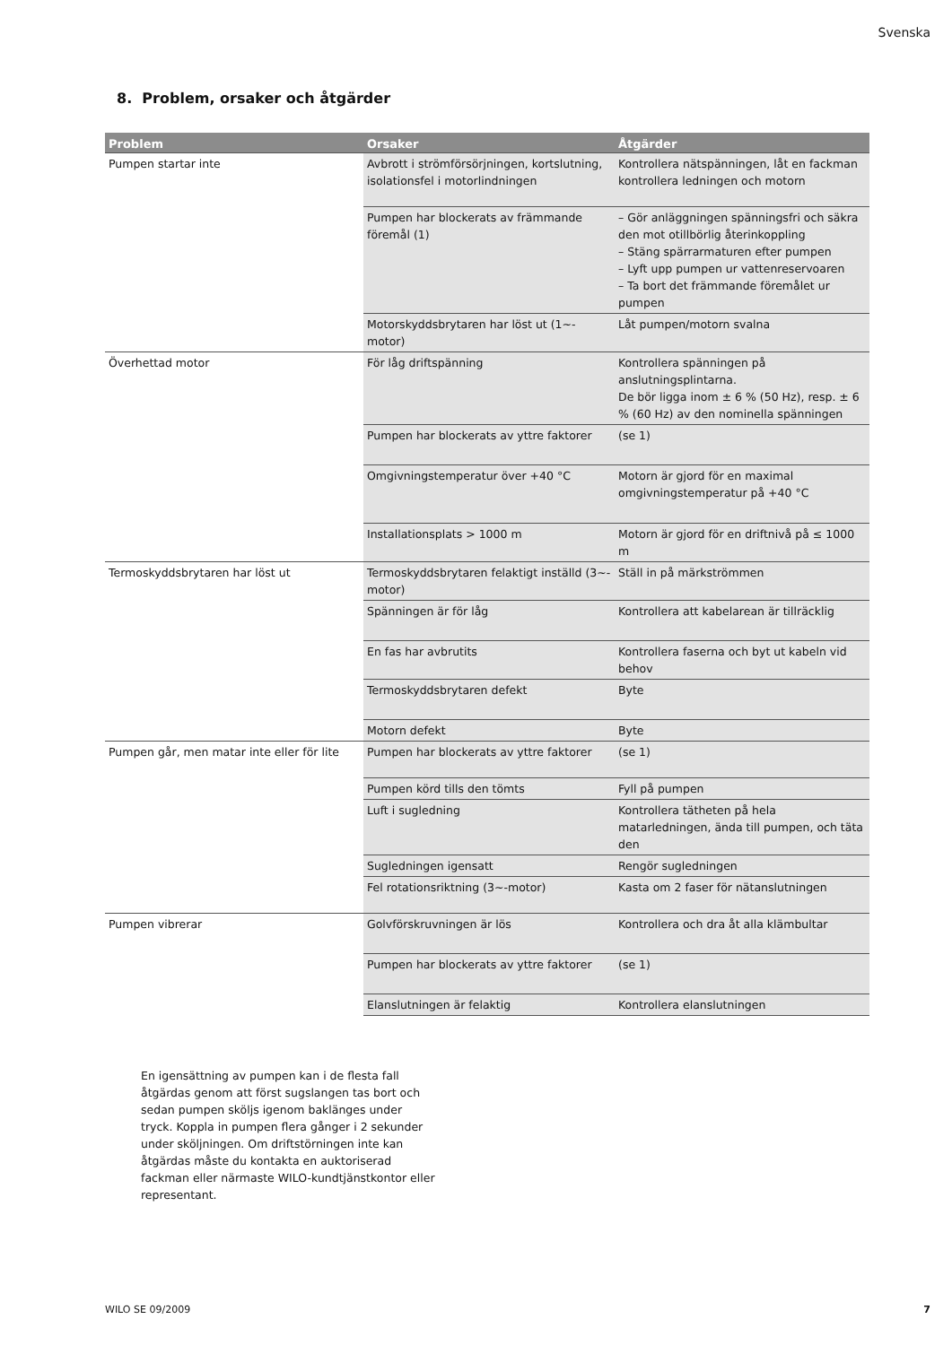Svenska
8. Problem, orsaker och åtgärder
| Problem | Orsaker | Åtgärder |
| --- | --- | --- |
| Pumpen startar inte | Avbrott i strömförsörjningen, kortslutning, isolationsfel i motorlindningen | Kontrollera nätspänningen, låt en fackman kontrollera ledningen och motorn |
| | Pumpen har blockerats av främmande föremål (1) | – Gör anläggningen spänningsfri och säkra den mot otillbörlig återinkoppling – Stäng spärrarmaturen efter pumpen – Lyft upp pumpen ur vattenreservoaren – Ta bort det främmande föremålet ur pumpen |
| | Motorskyddsbrytaren har löst ut (1~-motor) | Låt pumpen/motorn svalna |
| Överhettad motor | För låg driftspänning | Kontrollera spänningen på anslutningsplintarna. De bör ligga inom ± 6 % (50 Hz), resp. ± 6 % (60 Hz) av den nominella spänningen |
| | Pumpen har blockerats av yttre faktorer | (se 1) |
| | Omgivningstemperatur över +40 °C | Motorn är gjord för en maximal omgivningstemperatur på +40 °C |
| | Installationsplats > 1000 m | Motorn är gjord för en driftnivå på ≤ 1000 m |
| Termoskyddsbrytaren har löst ut | Termoskyddsbrytaren felaktigt inställd (3~-motor) | Ställ in på märkströmmen |
| | Spänningen är för låg | Kontrollera att kabelarean är tillräcklig |
| | En fas har avbrutits | Kontrollera faserna och byt ut kabeln vid behov |
| | Termoskyddsbrytaren defekt | Byte |
| | Motorn defekt | Byte |
| Pumpen går, men matar inte eller för lite | Pumpen har blockerats av yttre faktorer | (se 1) |
| | Pumpen körd tills den tömts | Fyll på pumpen |
| | Luft i sugledning | Kontrollera tätheten på hela matarledningen, ända till pumpen, och täta den |
| | Sugledningen igensatt | Rengör sugledningen |
| | Fel rotationsriktning (3~-motor) | Kasta om 2 faser för nätanslutningen |
| Pumpen vibrerar | Golvförskruvningen är lös | Kontrollera och dra åt alla klämbultar |
| | Pumpen har blockerats av yttre faktorer | (se 1) |
| | Elanslutningen är felaktig | Kontrollera elanslutningen |
En igensättning av pumpen kan i de flesta fall åtgärdas genom att först sugslangen tas bort och sedan pumpen sköljs igenom baklänges under tryck. Koppla in pumpen flera gånger i 2 sekunder under sköljningen. Om driftstörningen inte kan åtgärdas måste du kontakta en auktoriserad fackman eller närmaste WILO-kundtjänstkontor eller representant.
WILO SE 09/2009 7